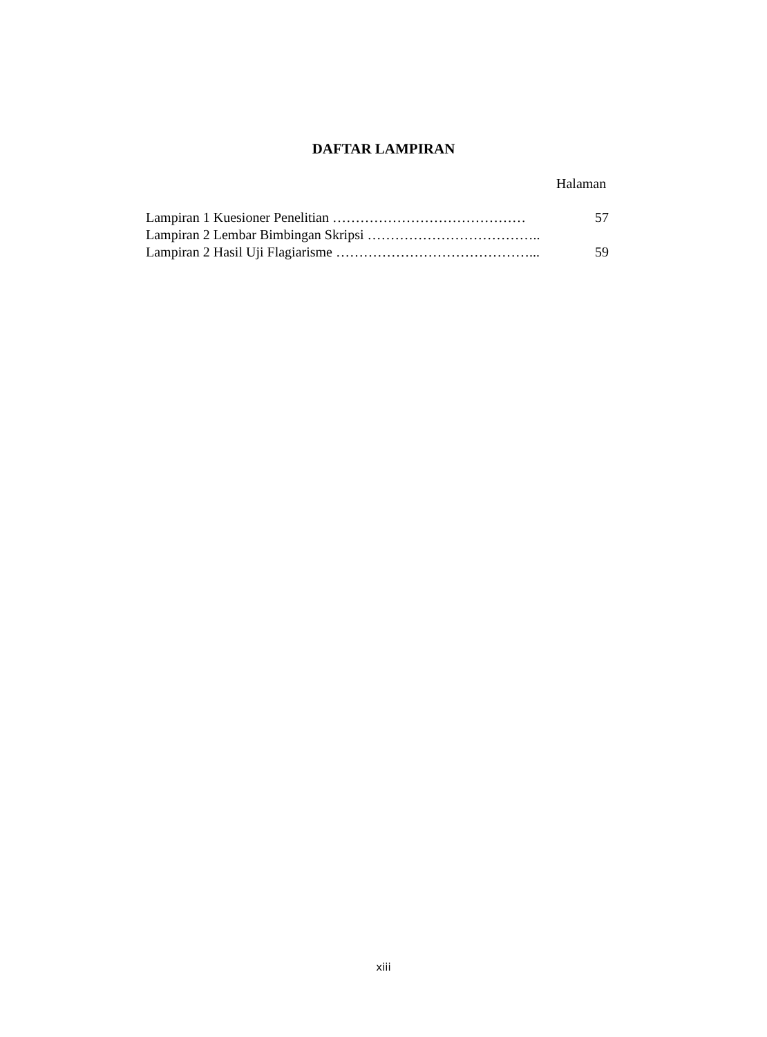DAFTAR LAMPIRAN
Halaman
Lampiran 1 Kuesioner Penelitian …………………………………… 57
Lampiran 2 Lembar Bimbingan Skripsi ………………………………..
Lampiran 2 Hasil Uji Flagiarisme ……………………………………... 59
xiii